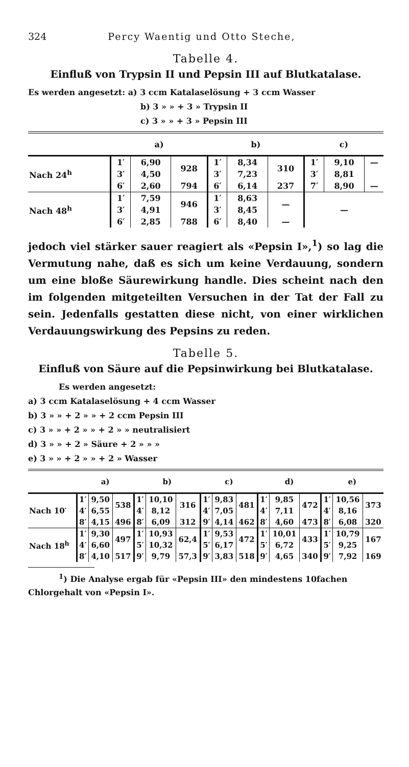324 Percy Waentig und Otto Steche,
Tabelle 4.
Einfluß von Trypsin II und Pepsin III auf Blutkatalase.
Es werden angesetzt: a) 3 ccm Katalaselösung + 3 ccm Wasser
b) 3 » » + 3 » Trypsin II
c) 3 » » + 3 » Pepsin III
| | a) | | | b) | | | c) | | |
| --- | --- | --- | --- | --- | --- | --- | --- | --- | --- |
| Nach 24<sup>h</sup> | 1′ | 6,90 | 928 | 1′ | 8,34 | 310 | 1′ | 9,10 | — |
| | 3′ | 4,50 | | 3′ | 7,23 | | 3′ | 8,81 | |
| | 6′ | 2,60 | 794 | 6′ | 6,14 | 237 | 7′ | 8,90 | — |
| Nach 48<sup>h</sup> | 1′ | 7,59 | 946 | 1′ | 8,63 | — | — | | |
| | 3′ | 4,91 | | 3′ | 8,45 | | | | |
| | 6′ | 2,85 | 788 | 6′ | 8,40 | — | | | |
jedoch viel stärker sauer reagiert als «Pepsin I»,<sup>1</sup>) so lag die Vermutung nahe, daß es sich um keine Verdauung, sondern um eine bloße Säurewirkung handle. Dies scheint nach den im folgenden mitgeteilten Versuchen in der Tat der Fall zu sein. Jedenfalls gestatten diese nicht, von einer wirklichen Verdauungswirkung des Pepsins zu reden.
Tabelle 5.
Einfluß von Säure auf die Pepsinwirkung bei Blutkatalase.
Es werden angesetzt:
a) 3 ccm Katalaselösung + 4 ccm Wasser
b) 3 » » + 2 » » + 2 ccm Pepsin III
c) 3 » » + 2 » » + 2 » » neutralisiert
d) 3 » » + 2 » Säure + 2 » » »
e) 3 » » + 2 » » + 2 » Wasser
| | a) | | | b) | | | c) | | | d) | | | e) | | |
| --- | --- | --- | --- | --- | --- | --- | --- | --- | --- | --- | --- | --- | --- | --- | --- |
| Nach 10′ | 1′ | 9,50 | 538 | 1′ | 10,10 | 316 | 1′ | 9,83 | 481 | 1′ | 9,85 | 472 | 1′ | 10,56 | 373 |
| | 4′ | 6,55 | | 4′ | 8,12 | | 4′ | 7,05 | | 4′ | 7,11 | | 4′ | 8,16 | |
| | 8′ | 4,15 | 496 | 8′ | 6,09 | 312 | 9′ | 4,14 | 462 | 8′ | 4,60 | 473 | 8′ | 6,08 | 320 |
| Nach 18<sup>h</sup> | 1′ | 9,30 | 497 | 1′ | 10,93 | 62,4 | 1′ | 9,53 | 472 | 1′ | 10,01 | 433 | 1′ | 10,79 | 167 |
| | 4′ | 6,60 | | 5′ | 10,32 | | 5′ | 6,17 | | 5′ | 6,72 | | 5′ | 9,25 | |
| | 8′ | 4,10 | 517 | 9′ | 9,79 | 57,3 | 9′ | 3,83 | 518 | 9′ | 4,65 | 340 | 9′ | 7,92 | 169 |
<sup>1</sup>) Die Analyse ergab für «Pepsin III» den mindestens 10fachen
Chlorgehalt von «Pepsin I».